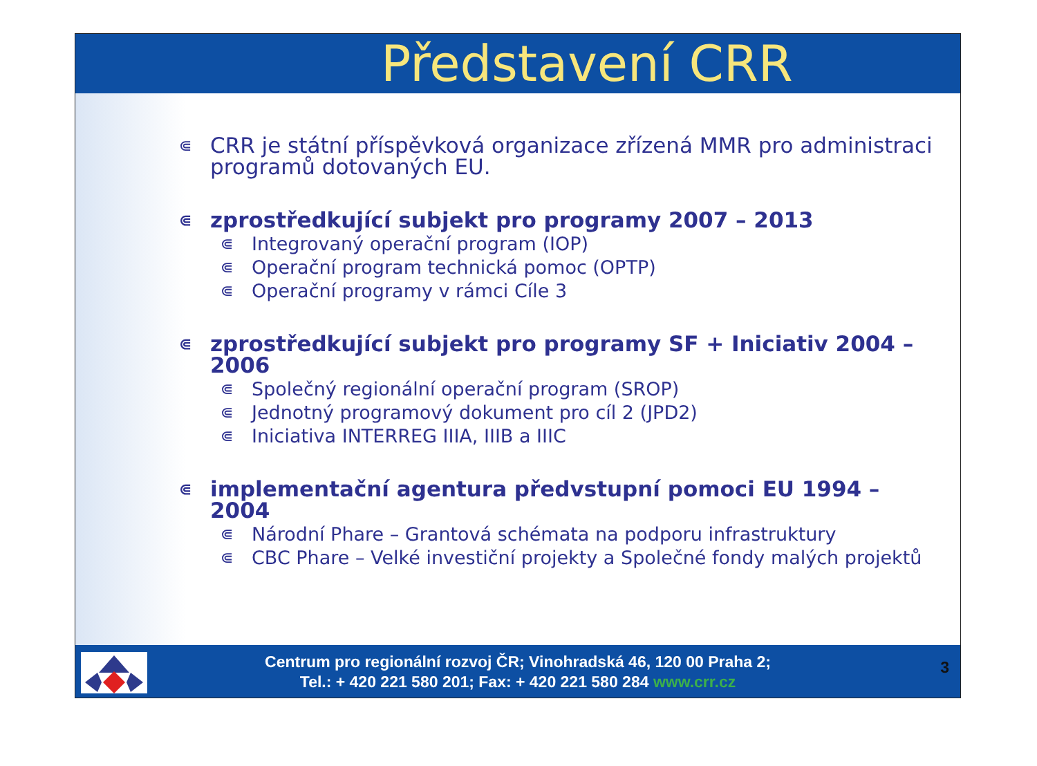Představení CRR
⋐ CRR je státní příspěvková organizace zřízená MMR pro administraci programů dotovaných EU.
⋐ zprostředkující subjekt pro programy 2007 – 2013
⋐ Integrovaný operační program (IOP)
⋐ Operační program technická pomoc (OPTP)
⋐ Operační programy v rámci Cíle 3
⋐ zprostředkující subjekt pro programy SF + Iniciativ 2004 – 2006
⋐ Společný regionální operační program (SROP)
⋐ Jednotný programový dokument pro cíl 2 (JPD2)
⋐ Iniciativa INTERREG IIIA, IIIB a IIIC
⋐ implementační agentura předvstupní pomoci EU 1994 – 2004
⋐ Národní Phare – Grantová schémata na podporu infrastruktury
⋐ CBC Phare – Velké investiční projekty a Společné fondy malých projektů
Centrum pro regionální rozvoj ČR; Vinohradská 46, 120 00 Praha 2;
Tel.: + 420 221 580 201; Fax: + 420 221 580 284 www.crr.cz
3